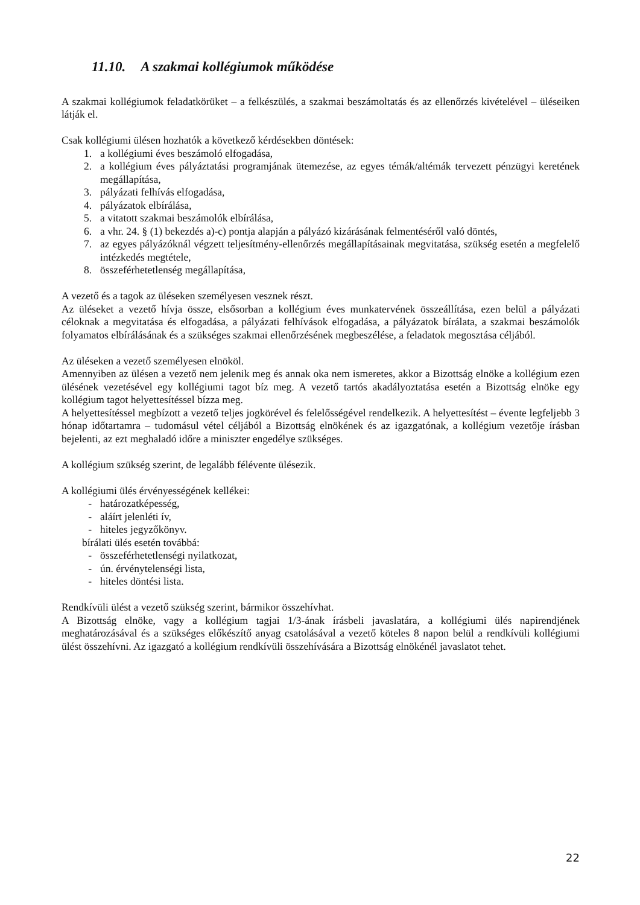11.10. A szakmai kollégiumok működése
A szakmai kollégiumok feladatkörüket – a felkészülés, a szakmai beszámoltatás és az ellenőrzés kivételével – üléseiken látják el.
Csak kollégiumi ülésen hozhatók a következő kérdésekben döntések:
1. a kollégiumi éves beszámoló elfogadása,
2. a kollégium éves pályáztatási programjának ütemezése, az egyes témák/altémák tervezett pénzügyi keretének megállapítása,
3. pályázati felhívás elfogadása,
4. pályázatok elbírálása,
5. a vitatott szakmai beszámolók elbírálása,
6. a vhr. 24. § (1) bekezdés a)-c) pontja alapján a pályázó kizárásának felmentéséről való döntés,
7. az egyes pályázóknál végzett teljesítmény-ellenőrzés megállapításainak megvitatása, szükség esetén a megfelelő intézkedés megtétele,
8. összeférhetetlenség megállapítása,
A vezető és a tagok az üléseken személyesen vesznek részt.
Az üléseket a vezető hívja össze, elsősorban a kollégium éves munkatervének összeállítása, ezen belül a pályázati céloknak a megvitatása és elfogadása, a pályázati felhívások elfogadása, a pályázatok bírálata, a szakmai beszámolók folyamatos elbírálásának és a szükséges szakmai ellenőrzésének megbeszélése, a feladatok megosztása céljából.
Az üléseken a vezető személyesen elnököl.
Amennyiben az ülésen a vezető nem jelenik meg és annak oka nem ismeretes, akkor a Bizottság elnöke a kollégium ezen ülésének vezetésével egy kollégiumi tagot bíz meg. A vezető tartós akadályoztatása esetén a Bizottság elnöke egy kollégium tagot helyettesítéssel bízza meg.
A helyettesítéssel megbízott a vezető teljes jogkörével és felelősségével rendelkezik. A helyettesítést – évente legfeljebb 3 hónap időtartamra – tudomásul vétel céljából a Bizottság elnökének és az igazgatónak, a kollégium vezetője írásban bejelenti, az ezt meghaladó időre a miniszter engedélye szükséges.
A kollégium szükség szerint, de legalább félévente ülésezik.
A kollégiumi ülés érvényességének kellékei:
- határozatképesség,
- aláírt jelenléti ív,
- hiteles jegyzőkönyv.
bírálati ülés esetén továbbá:
- összeférhetetlenségi nyilatkozat,
- ún. érvénytelenségi lista,
- hiteles döntési lista.
Rendkívüli ülést a vezető szükség szerint, bármikor összehívhat.
A Bizottság elnöke, vagy a kollégium tagjai 1/3-ának írásbeli javaslatára, a kollégiumi ülés napirendjének meghatározásával és a szükséges előkészítő anyag csatolásával a vezető köteles 8 napon belül a rendkívüli kollégiumi ülést összehívni. Az igazgató a kollégium rendkívüli összehívására a Bizottság elnökénél javaslatot tehet.
22